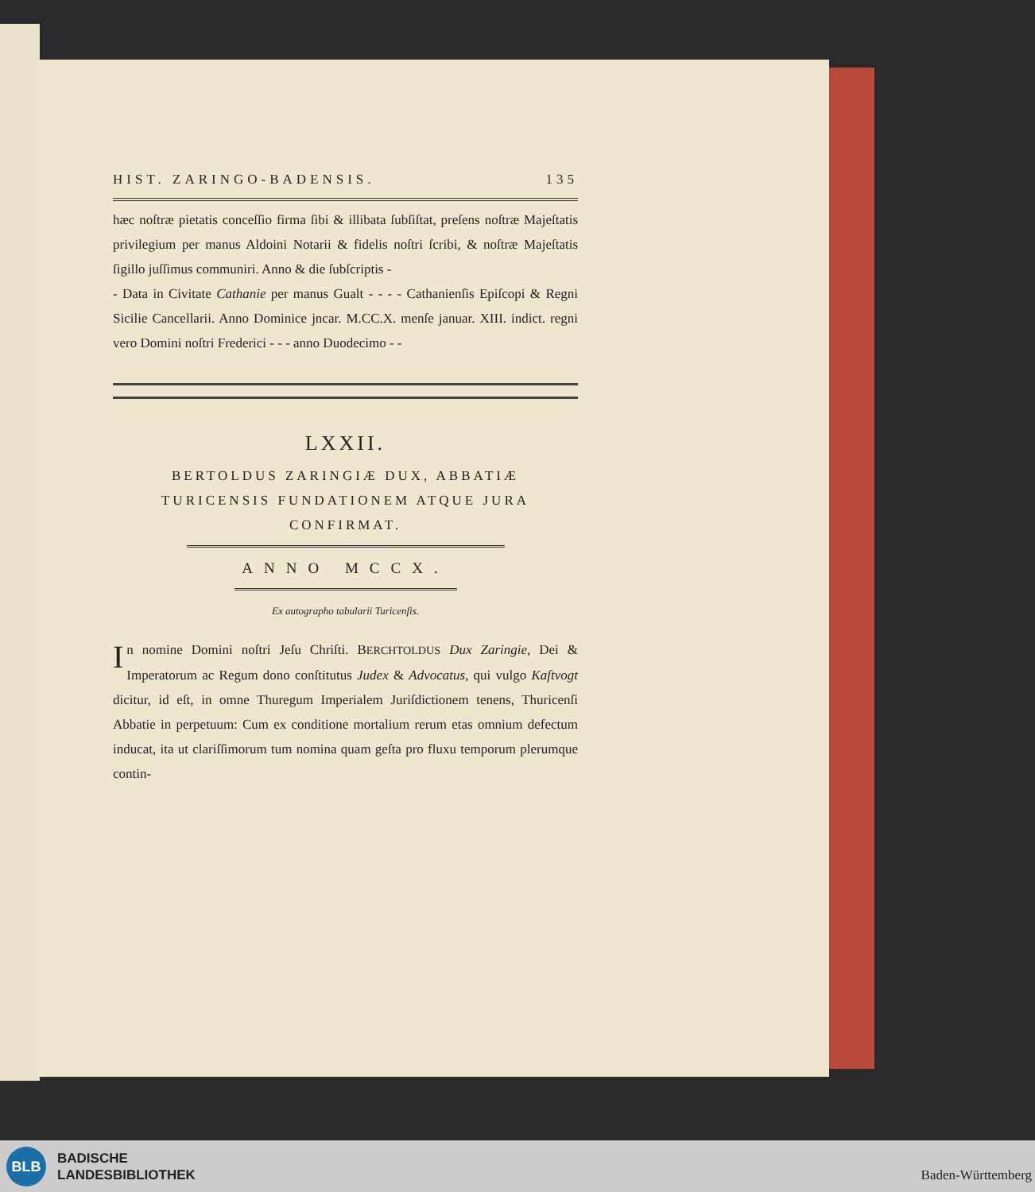HIST. ZARINGO-BADENSIS. 135
hæc noſtræ pietatis conceſſio firma ſibi & illibata ſubſiſtat, preſens noſtræ Majeſtatis privilegium per manus Aldoini Notarii & fidelis noſtri ſcribi, & noſtræ Majeſtatis ſigillo juſſimus communiri. Anno & die ſubſcriptis -
- Data in Civitate Cathanie per manus Gualt - - - - Cathanienſis Epiſcopi & Regni Sicilie Cancellarii. Anno Dominice jncar. M.CC.X. menſe januar. XIII. indict. regni vero Domini noſtri Frederici - - - anno Duodecimo - -
LXXII.
BERTOLDUS ZARINGIÆ DUX, ABBATIÆ
TURICENSIS FUNDATIONEM ATQUE JURA
CONFIRMAT.
ANNO MCCX.
Ex autographo tabularii Turicenſis.
In nomine Domini noſtri Jeſu Chriſti. BERCHTOLDUS Dux Zaringie, Dei & Imperatorum ac Regum dono conſtitutus Judex & Advocatus, qui vulgo Kaſtvogt dicitur, id eſt, in omne Thuregum Imperialem Juriſdictionem tenens, Thuricenſi Abbatie in perpetuum: Cum ex conditione mortalium rerum etas omnium defectum inducat, ita ut clariſſimorum tum nomina quam geſta pro fluxu temporum plerumque contin-
BLB
BADISCHE
LANDESBIBLIOTHEK
Baden-Württemberg